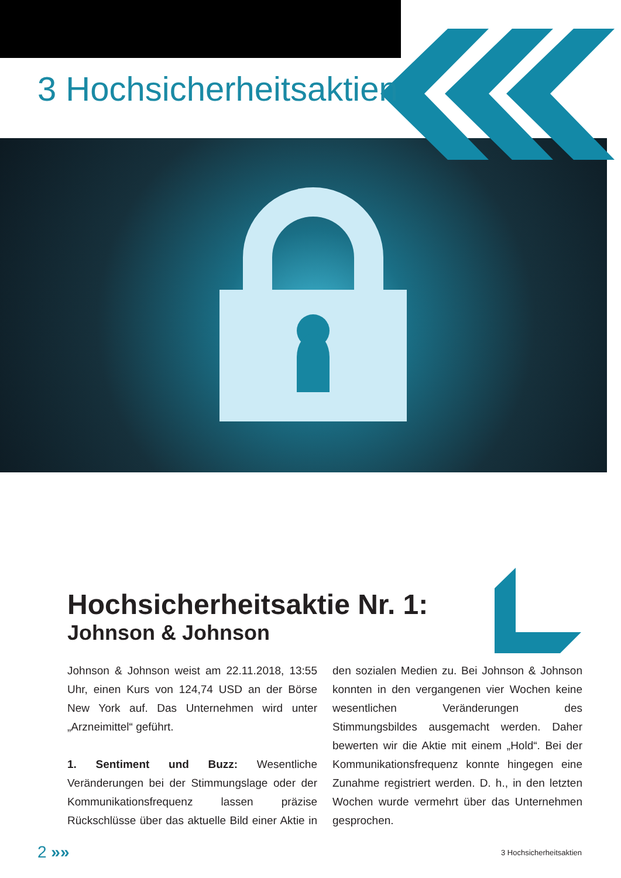3 Hochsicherheitsaktien
Hochsicherheitsaktie Nr. 1:
Johnson & Johnson
Johnson & Johnson weist am 22.11.2018, 13:55 Uhr, einen Kurs von 124,74 USD an der Börse New York auf. Das Unternehmen wird unter „Arzneimittel“ geführt.
1. Sentiment und Buzz: Wesentliche Veränderungen bei der Stimmungslage oder der Kommunikationsfrequenz lassen präzise Rückschlüsse über das aktuelle Bild einer Aktie in den sozialen Medien zu. Bei Johnson & Johnson konnten in den vergangenen vier Wochen keine wesentlichen Veränderungen des Stimmungsbildes ausgemacht werden. Daher bewerten wir die Aktie mit einem „Hold“. Bei der Kommunikationsfrequenz konnte hingegen eine Zunahme registriert werden. D. h., in den letzten Wochen wurde vermehrt über das Unternehmen gesprochen.
2 »» 3 Hochsicherheitsaktien